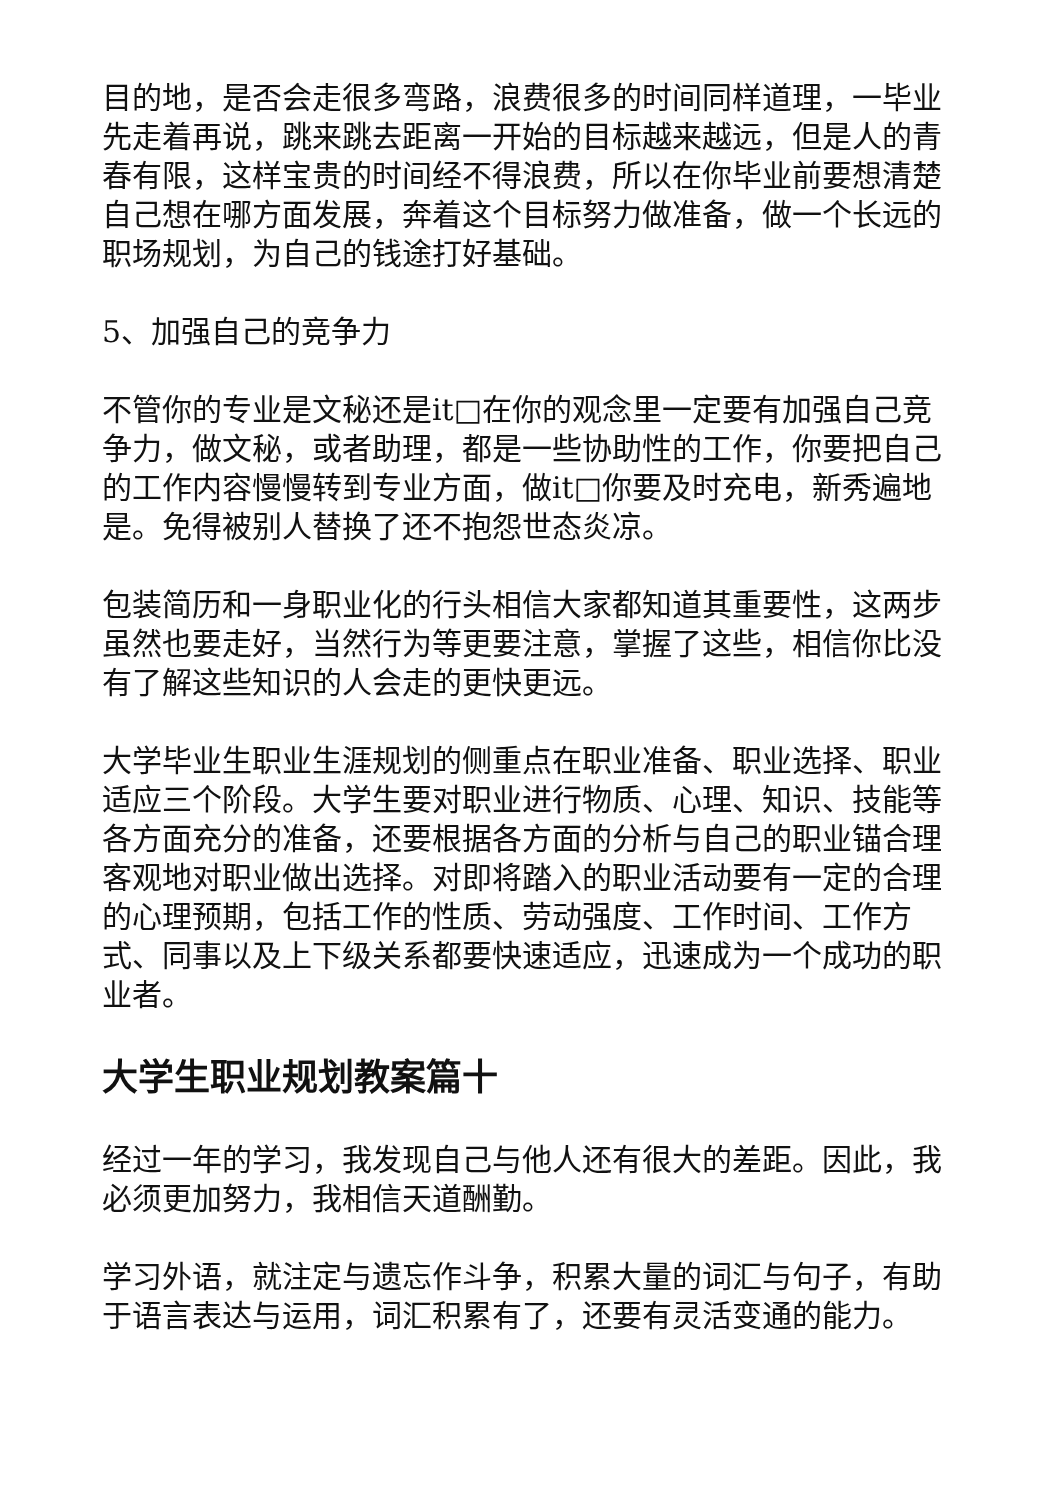目的地，是否会走很多弯路，浪费很多的时间同样道理，一毕业先走着再说，跳来跳去距离一开始的目标越来越远，但是人的青春有限，这样宝贵的时间经不得浪费，所以在你毕业前要想清楚自己想在哪方面发展，奔着这个目标努力做准备，做一个长远的职场规划，为自己的钱途打好基础。
5、加强自己的竞争力
不管你的专业是文秘还是it□在你的观念里一定要有加强自己竞争力，做文秘，或者助理，都是一些协助性的工作，你要把自己的工作内容慢慢转到专业方面，做it□你要及时充电，新秀遍地是。免得被别人替换了还不抱怨世态炎凉。
包装简历和一身职业化的行头相信大家都知道其重要性，这两步虽然也要走好，当然行为等更要注意，掌握了这些，相信你比没有了解这些知识的人会走的更快更远。
大学毕业生职业生涯规划的侧重点在职业准备、职业选择、职业适应三个阶段。大学生要对职业进行物质、心理、知识、技能等各方面充分的准备，还要根据各方面的分析与自己的职业锚合理客观地对职业做出选择。对即将踏入的职业活动要有一定的合理的心理预期，包括工作的性质、劳动强度、工作时间、工作方式、同事以及上下级关系都要快速适应，迅速成为一个成功的职业者。
大学生职业规划教案篇十
经过一年的学习，我发现自己与他人还有很大的差距。因此，我必须更加努力，我相信天道酬勤。
学习外语，就注定与遗忘作斗争，积累大量的词汇与句子，有助于语言表达与运用，词汇积累有了，还要有灵活变通的能力。